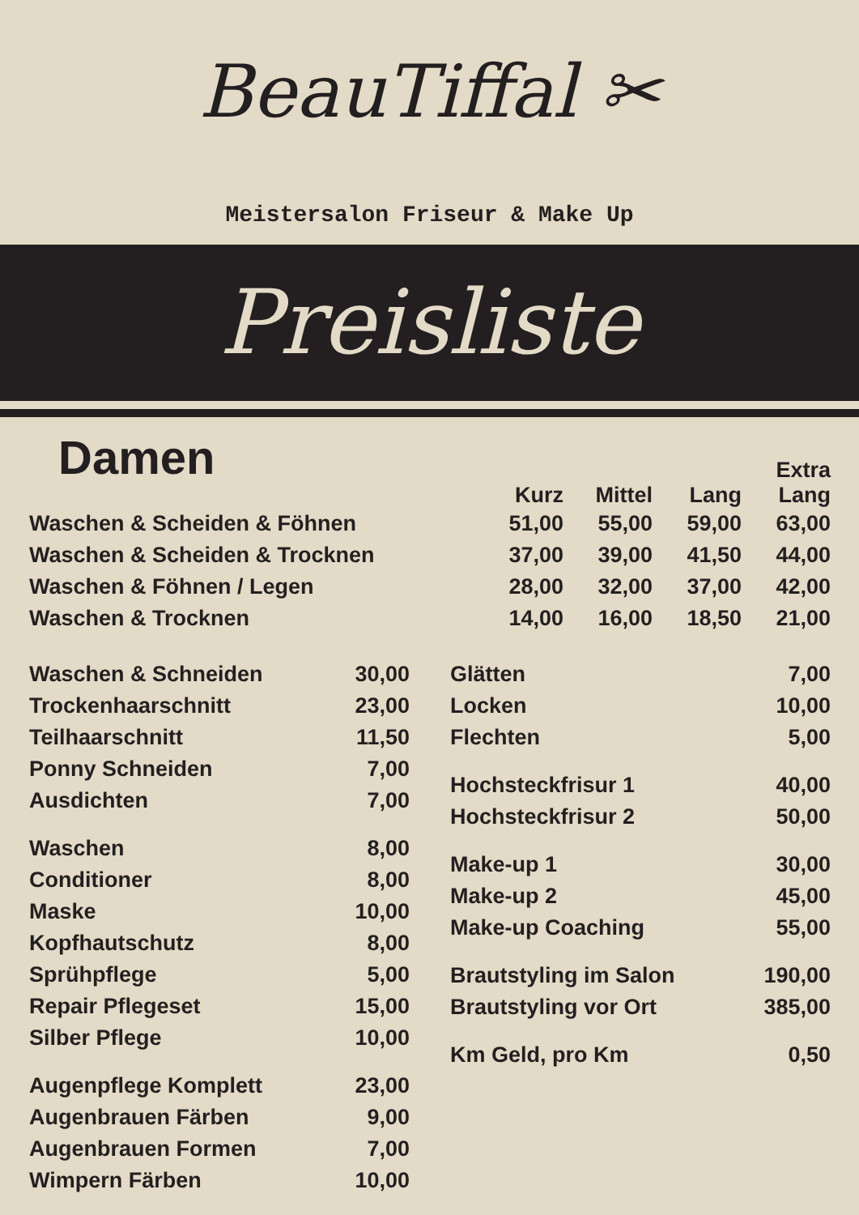BeauTiffal ✂
Meistersalon Friseur & Make Up
Preisliste
Damen
| | Kurz | Mittel | Lang | Extra Lang |
| --- | --- | --- | --- | --- |
| Waschen & Scheiden & Föhnen | 51,00 | 55,00 | 59,00 | 63,00 |
| Waschen & Scheiden & Trocknen | 37,00 | 39,00 | 41,50 | 44,00 |
| Waschen & Föhnen / Legen | 28,00 | 32,00 | 37,00 | 42,00 |
| Waschen & Trocknen | 14,00 | 16,00 | 18,50 | 21,00 |
| Waschen & Schneiden | 30,00 |
| Trockenhaarschnitt | 23,00 |
| Teilhaarschnitt | 11,50 |
| Ponny Schneiden | 7,00 |
| Ausdichten | 7,00 |
| Waschen | 8,00 |
| Conditioner | 8,00 |
| Maske | 10,00 |
| Kopfhautschutz | 8,00 |
| Sprühpflege | 5,00 |
| Repair Pflegeset | 15,00 |
| Silber Pflege | 10,00 |
| Augenpflege Komplett | 23,00 |
| Augenbrauen Färben | 9,00 |
| Augenbrauen Formen | 7,00 |
| Wimpern Färben | 10,00 |
| Glätten | 7,00 |
| Locken | 10,00 |
| Flechten | 5,00 |
| Hochsteckfrisur 1 | 40,00 |
| Hochsteckfrisur 2 | 50,00 |
| Make-up 1 | 30,00 |
| Make-up 2 | 45,00 |
| Make-up Coaching | 55,00 |
| Brautstyling im Salon | 190,00 |
| Brautstyling vor Ort | 385,00 |
| Km Geld, pro Km | 0,50 |